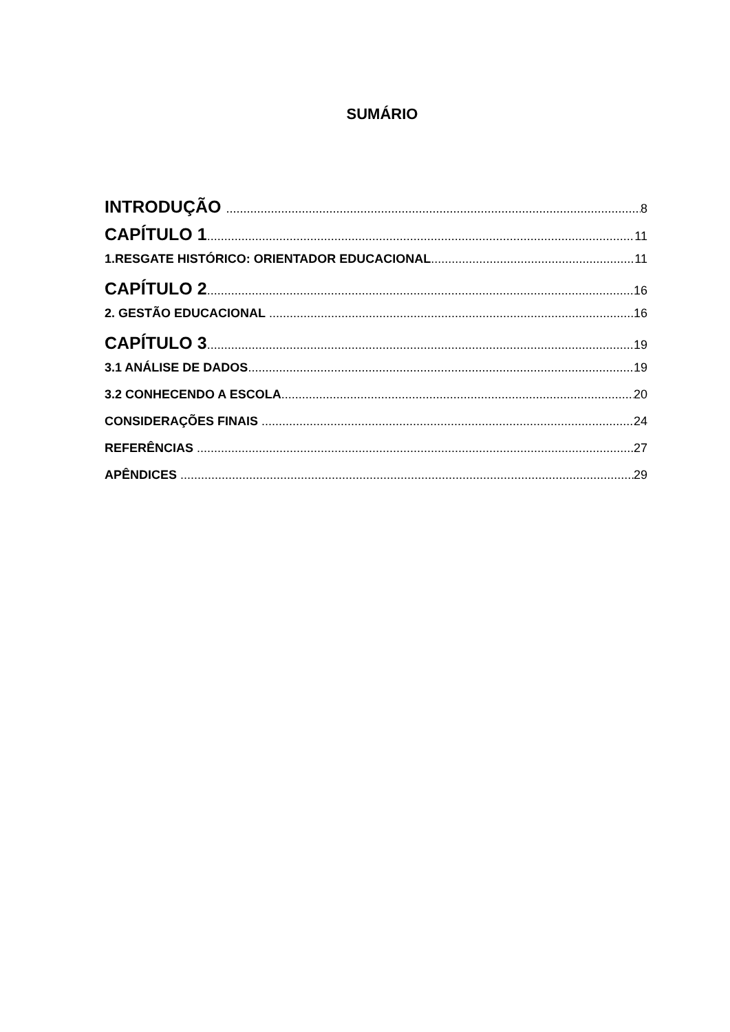SUMÁRIO
INTRODUÇÃO 8
CAPÍTULO 1 11
1.RESGATE HISTÓRICO: ORIENTADOR EDUCACIONAL 11
CAPÍTULO 2 16
2. GESTÃO EDUCACIONAL 16
CAPÍTULO 3 19
3.1 ANÁLISE DE DADOS 19
3.2 CONHECENDO A ESCOLA 20
CONSIDERAÇÕES FINAIS 24
REFERÊNCIAS 27
APÊNDICES 29